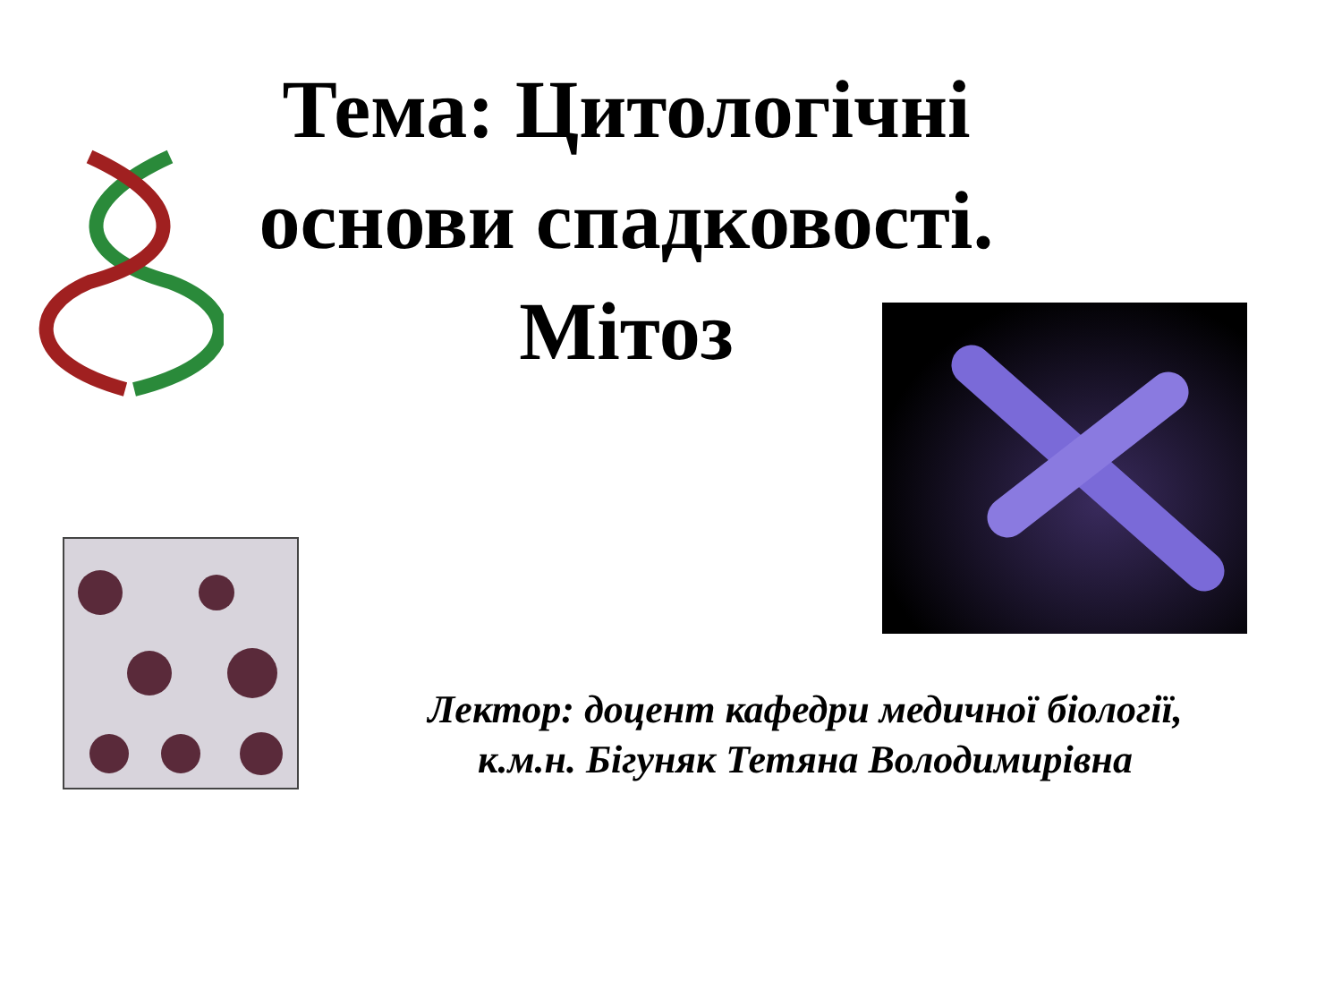Тема: Цитологічні основи спадковості. Мітоз
Лектор: доцент кафедри медичної біології,
к.м.н. Бігуняк Тетяна Володимирівна